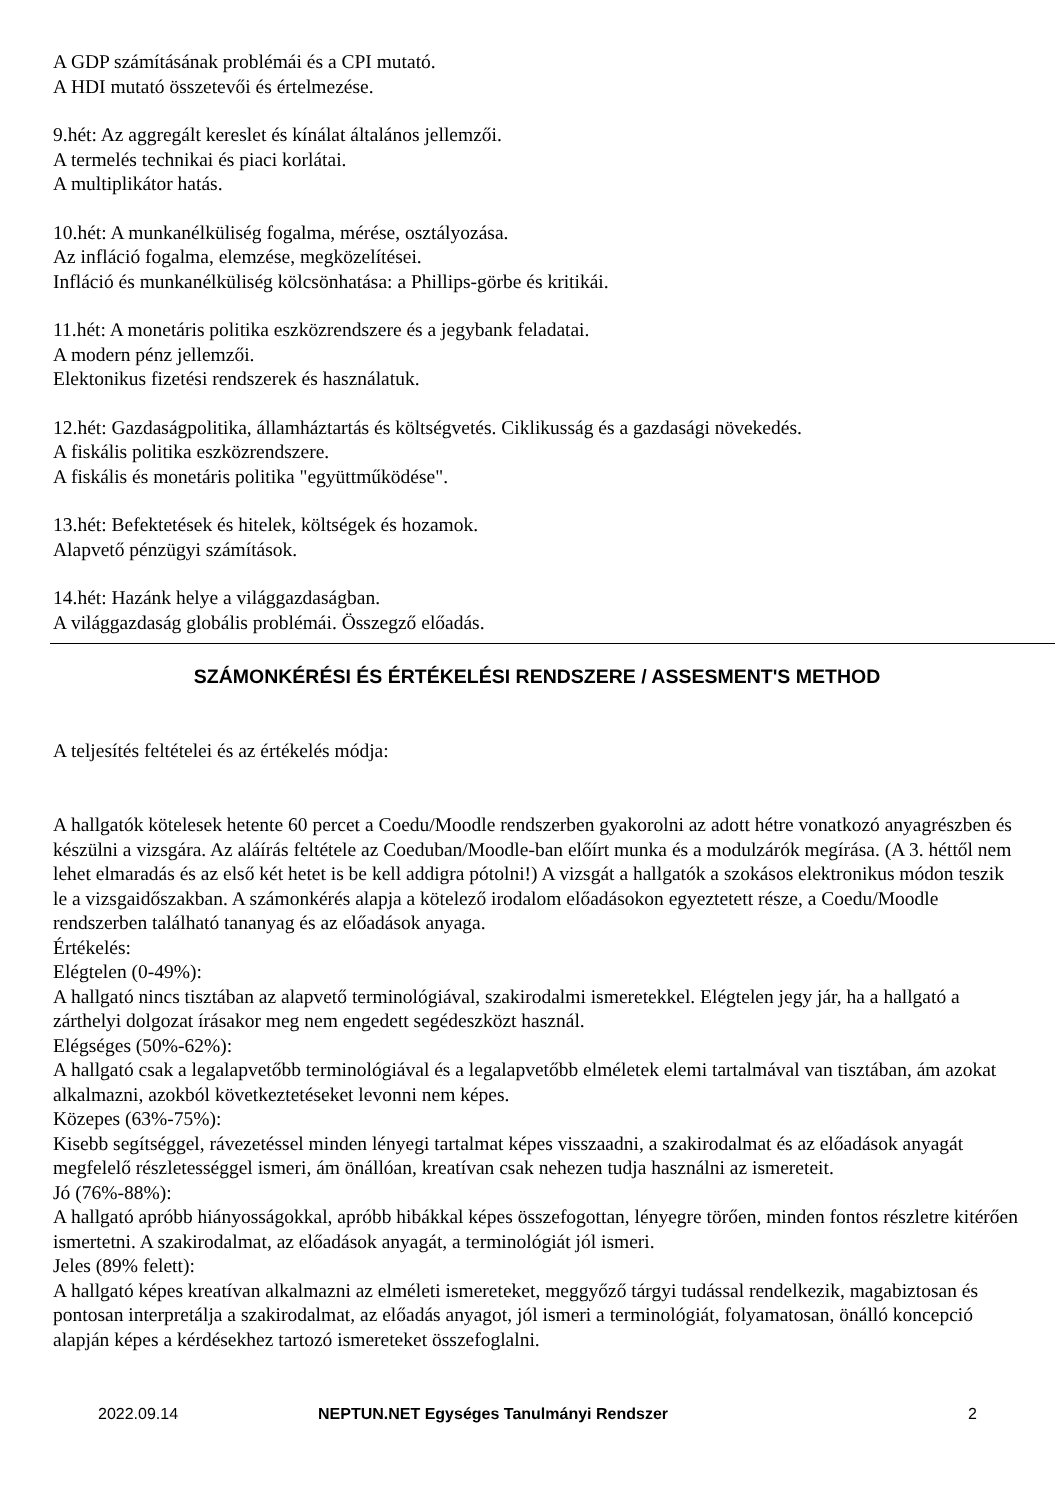A GDP számításának problémái és a CPI mutató.
A HDI mutató összetevői és értelmezése.
9.hét: Az aggregált kereslet és kínálat általános jellemzői.
A termelés technikai és piaci korlátai.
A multiplikátor hatás.
10.hét: A munkanélküliség fogalma, mérése, osztályozása.
Az infláció fogalma, elemzése, megközelítései.
Infláció és munkanélküliség kölcsönhatása: a Phillips-görbe és kritikái.
11.hét: A monetáris politika eszközrendszere és a jegybank feladatai.
A modern pénz jellemzői.
Elektonikus fizetési rendszerek és használatuk.
12.hét: Gazdaságpolitika, államháztartás és költségvetés. Ciklikusság és a gazdasági növekedés.
A fiskális politika eszközrendszere.
A fiskális és monetáris politika "együttműködése".
13.hét: Befektetések és hitelek, költségek és hozamok.
Alapvető pénzügyi számítások.
14.hét: Hazánk helye a világgazdaságban.
A világgazdaság globális problémái. Összegző előadás.
SZÁMONKÉRÉSI ÉS ÉRTÉKELÉSI RENDSZERE / ASSESMENT'S METHOD
A teljesítés feltételei és az értékelés módja:
A hallgatók kötelesek hetente 60 percet a Coedu/Moodle rendszerben gyakorolni az adott hétre vonatkozó anyagrészben és készülni a vizsgára. Az aláírás feltétele az Coeduban/Moodle-ban előírt munka és a modulzárók megírása. (A 3. héttől nem lehet elmaradás és az első két hetet is be kell addigra pótolni!) A vizsgát a hallgatók a szokásos elektronikus módon teszik le a vizsgaidőszakban. A számonkérés alapja a kötelező irodalom előadásokon egyeztetett része, a Coedu/Moodle rendszerben található tananyag és az előadások anyaga.
Értékelés:
Elégtelen (0-49%):
A hallgató nincs tisztában az alapvető terminológiával, szakirodalmi ismeretekkel. Elégtelen jegy jár, ha a hallgató a zárthelyi dolgozat írásakor meg nem engedett segédeszközt használ.
Elégséges (50%-62%):
A hallgató csak a legalapvetőbb terminológiával és a legalapvetőbb elméletek elemi tartalmával van tisztában, ám azokat alkalmazni, azokból következtetéseket levonni nem képes.
Közepes (63%-75%):
Kisebb segítséggel, rávezetéssel minden lényegi tartalmat képes visszaadni, a szakirodalmat és az előadások anyagát megfelelő részletességgel ismeri, ám önállóan, kreatívan csak nehezen tudja használni az ismereteit.
Jó (76%-88%):
A hallgató apróbb hiányosságokkal, apróbb hibákkal képes összefogottan, lényegre törően, minden fontos részletre kitérően ismertetni. A szakirodalmat, az előadások anyagát, a terminológiát jól ismeri.
Jeles (89% felett):
A hallgató képes kreatívan alkalmazni az elméleti ismereteket, meggyőző tárgyi tudással rendelkezik, magabiztosan és pontosan interpretálja a szakirodalmat, az előadás anyagot, jól ismeri a terminológiát, folyamatosan, önálló koncepció alapján képes a kérdésekhez tartozó ismereteket összefoglalni.
2022.09.14 NEPTUN.NET Egységes Tanulmányi Rendszer 2